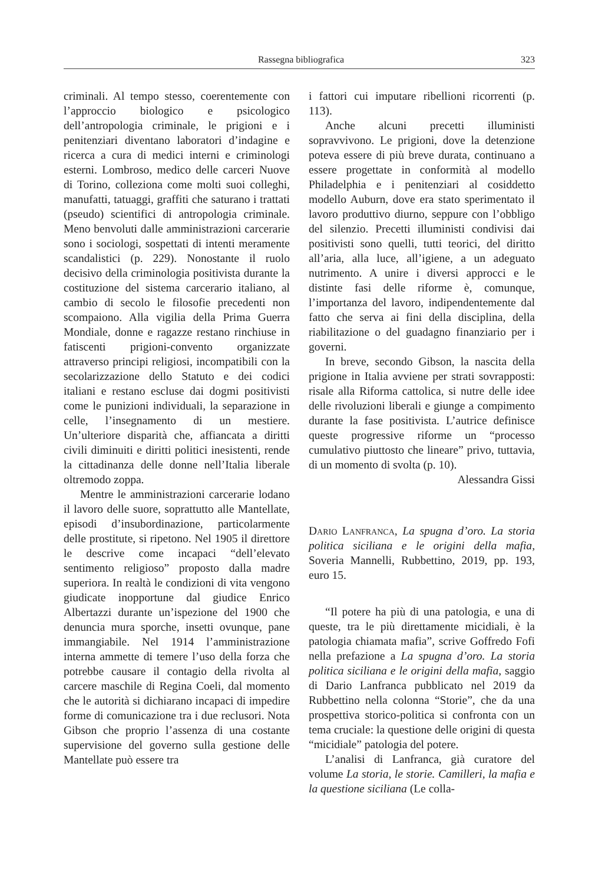Rassegna bibliografica 323
criminali. Al tempo stesso, coerentemente con l’approccio biologico e psicologico dell’antropologia criminale, le prigioni e i penitenziari diventano laboratori d’indagine e ricerca a cura di medici interni e criminologi esterni. Lombroso, medico delle carceri Nuove di Torino, colleziona come molti suoi colleghi, manufatti, tatuaggi, graffiti che saturano i trattati (pseudo) scientifici di antropologia criminale. Meno benvoluti dalle amministrazioni carcerarie sono i sociologi, sospettati di intenti meramente scandalistici (p. 229). Nonostante il ruolo decisivo della criminologia positivista durante la costituzione del sistema carcerario italiano, al cambio di secolo le filosofie precedenti non scompaiono. Alla vigilia della Prima Guerra Mondiale, donne e ragazze restano rinchiuse in fatiscenti prigioni-convento organizzate attraverso principi religiosi, incompatibili con la secolarizzazione dello Statuto e dei codici italiani e restano escluse dai dogmi positivisti come le punizioni individuali, la separazione in celle, l’insegnamento di un mestiere. Un’ulteriore disparità che, affiancata a diritti civili diminuiti e diritti politici inesistenti, rende la cittadinanza delle donne nell’Italia liberale oltremodo zoppa.
Mentre le amministrazioni carcerarie lodano il lavoro delle suore, soprattutto alle Mantellate, episodi d’insubordinazione, particolarmente delle prostitute, si ripetono. Nel 1905 il direttore le descrive come incapaci “dell’elevato sentimento religioso” proposto dalla madre superiora. In realtà le condizioni di vita vengono giudicate inopportune dal giudice Enrico Albertazzi durante un’ispezione del 1900 che denuncia mura sporche, insetti ovunque, pane immangiabile. Nel 1914 l’amministrazione interna ammette di temere l’uso della forza che potrebbe causare il contagio della rivolta al carcere maschile di Regina Coeli, dal momento che le autorità si dichiarano incapaci di impedire forme di comunicazione tra i due reclusori. Nota Gibson che proprio l’assenza di una costante supervisione del governo sulla gestione delle Mantellate può essere tra
i fattori cui imputare ribellioni ricorrenti (p. 113).
Anche alcuni precetti illuministi sopravvivono. Le prigioni, dove la detenzione poteva essere di più breve durata, continuano a essere progettate in conformità al modello Philadelphia e i penitenziari al cosiddetto modello Auburn, dove era stato sperimentato il lavoro produttivo diurno, seppure con l’obbligo del silenzio. Precetti illuministi condivisi dai positivisti sono quelli, tutti teorici, del diritto all’aria, alla luce, all’igiene, a un adeguato nutrimento. A unire i diversi approcci e le distinte fasi delle riforme è, comunque, l’importanza del lavoro, indipendentemente dal fatto che serva ai fini della disciplina, della riabilitazione o del guadagno finanziario per i governi.
In breve, secondo Gibson, la nascita della prigione in Italia avviene per strati sovrapposti: risale alla Riforma cattolica, si nutre delle idee delle rivoluzioni liberali e giunge a compimento durante la fase positivista. L’autrice definisce queste progressive riforme un “processo cumulativo piuttosto che lineare” privo, tuttavia, di un momento di svolta (p. 10).
Alessandra Gissi
Dario Lanfranca, La spugna d’oro. La storia politica siciliana e le origini della mafia, Soveria Mannelli, Rubbettino, 2019, pp. 193, euro 15.
“Il potere ha più di una patologia, e una di queste, tra le più direttamente micidiali, è la patologia chiamata mafia”, scrive Goffredo Fofi nella prefazione a La spugna d’oro. La storia politica siciliana e le origini della mafia, saggio di Dario Lanfranca pubblicato nel 2019 da Rubbettino nella colonna “Storie”, che da una prospettiva storico-politica si confronta con un tema cruciale: la questione delle origini di questa “micidiale” patologia del potere.
L’analisi di Lanfranca, già curatore del volume La storia, le storie. Camilleri, la mafia e la questione siciliana (Le colla-